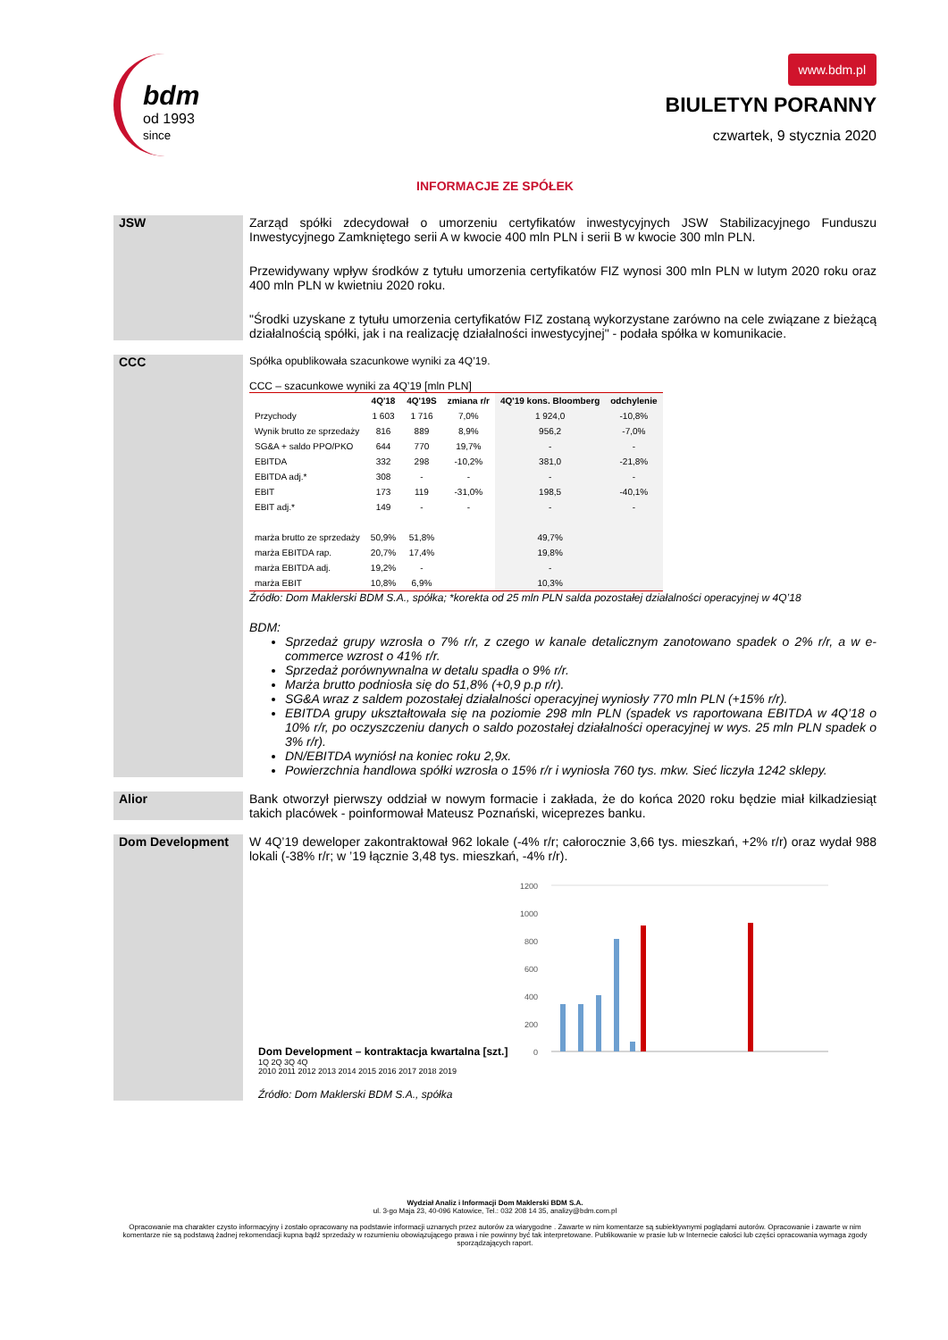bdm
od 1993
since
www.bdm.pl
BIULETYN PORANNY
czwartek, 9 stycznia 2020
INFORMACJE ZE SPÓŁEK
JSW Zarząd spółki zdecydował o umorzeniu certyfikatów inwestycyjnych JSW Stabilizacyjnego Funduszu Inwestycyjnego Zamkniętego serii A w kwocie 400 mln PLN i serii B w kwocie 300 mln PLN.
Przewidywany wpływ środków z tytułu umorzenia certyfikatów FIZ wynosi 300 mln PLN w lutym 2020 roku oraz 400 mln PLN w kwietniu 2020 roku.
"Środki uzyskane z tytułu umorzenia certyfikatów FIZ zostaną wykorzystane zarówno na cele związane z bieżącą działalnością spółki, jak i na realizację działalności inwestycyjnej" - podała spółka w komunikacie.
CCC
Spółka opublikowała szacunkowe wyniki za 4Q’19.
CCC – szacunkowe wyniki za 4Q’19 [mln PLN]
| | 4Q'18 | 4Q'19S | zmiana r/r | 4Q'19 kons. Bloomberg | odchylenie |
| --- | --- | --- | --- | --- | --- |
| Przychody | 1 603 | 1 716 | 7,0% | 1 924,0 | -10,8% |
| Wynik brutto ze sprzedaży | 816 | 889 | 8,9% | 956,2 | -7,0% |
| SG&A + saldo PPO/PKO | 644 | 770 | 19,7% | - | - |
| EBITDA | 332 | 298 | -10,2% | 381,0 | -21,8% |
| EBITDA adj.* | 308 | - | - | - | - |
| EBIT | 173 | 119 | -31,0% | 198,5 | -40,1% |
| EBIT adj.* | 149 | - | - | - | - |
| marża brutto ze sprzedaży | 50,9% | 51,8% | | 49,7% | |
| marża EBITDA rap. | 20,7% | 17,4% | | 19,8% | |
| marża EBITDA adj. | 19,2% | - | | - | |
| marża EBIT | 10,8% | 6,9% | | 10,3% | |
Źródło: Dom Maklerski BDM S.A., spółka; *korekta od 25 mln PLN salda pozostałej działalności operacyjnej w 4Q’18
BDM:
Sprzedaż grupy wzrosła o 7% r/r, z czego w kanale detalicznym zanotowano spadek o 2% r/r, a w e-commerce wzrost o 41% r/r.
Sprzedaż porównywnalna w detalu spadła o 9% r/r.
Marża brutto podniosła się do 51,8% (+0,9 p.p r/r).
SG&A wraz z saldem pozostałej działalności operacyjnej wyniosły 770 mln PLN (+15% r/r).
EBITDA grupy ukształtowała się na poziomie 298 mln PLN (spadek vs raportowana EBITDA w 4Q’18 o 10% r/r, po oczyszczeniu danych o saldo pozostałej działalności operacyjnej w wys. 25 mln PLN spadek o 3% r/r).
DN/EBITDA wyniósł na koniec roku 2,9x.
Powierzchnia handlowa spółki wzrosła o 15% r/r i wyniosła 760 tys. mkw. Sieć liczyła 1242 sklepy.
Alior Bank otworzył pierwszy oddział w nowym formacie i zakłada, że do końca 2020 roku będzie miał kilkadziesiąt takich placówek - poinformował Mateusz Poznański, wiceprezes banku.
Dom Development W 4Q’19 deweloper zakontraktował 962 lokale (-4% r/r; całorocznie 3,66 tys. mieszkań, +2% r/r) oraz wydał 988 lokali (-38% r/r; w ’19 łącznie 3,48 tys. mieszkań, -4% r/r).
Dom Development – kontraktacja kwartalna [szt.]
1200
1000
800
600
400
200
0
1Q 2Q 3Q 4Q
2010 2011 2012 2013 2014 2015 2016 2017 2018 2019
Źródło: Dom Maklerski BDM S.A., spółka
Wydział Analiz i Informacji Dom Maklerski BDM S.A.
ul. 3-go Maja 23, 40-096 Katowice, Tel.: 032 208 14 35, analizy@bdm.com.pl
Opracowanie ma charakter czysto informacyjny i zostało opracowany na podstawie informacji uznanych przez autorów za wiarygodne . Zawarte w nim komentarze są subiektywnymi poglądami autorów. Opracowanie i zawarte w nim komentarze nie są podstawą żadnej rekomendacji kupna bądź sprzedaży w rozumieniu obowiązującego prawa i nie powinny być tak interpretowane. Publikowanie w prasie lub w Internecie całości lub części opracowania wymaga zgody sporządzających raport.